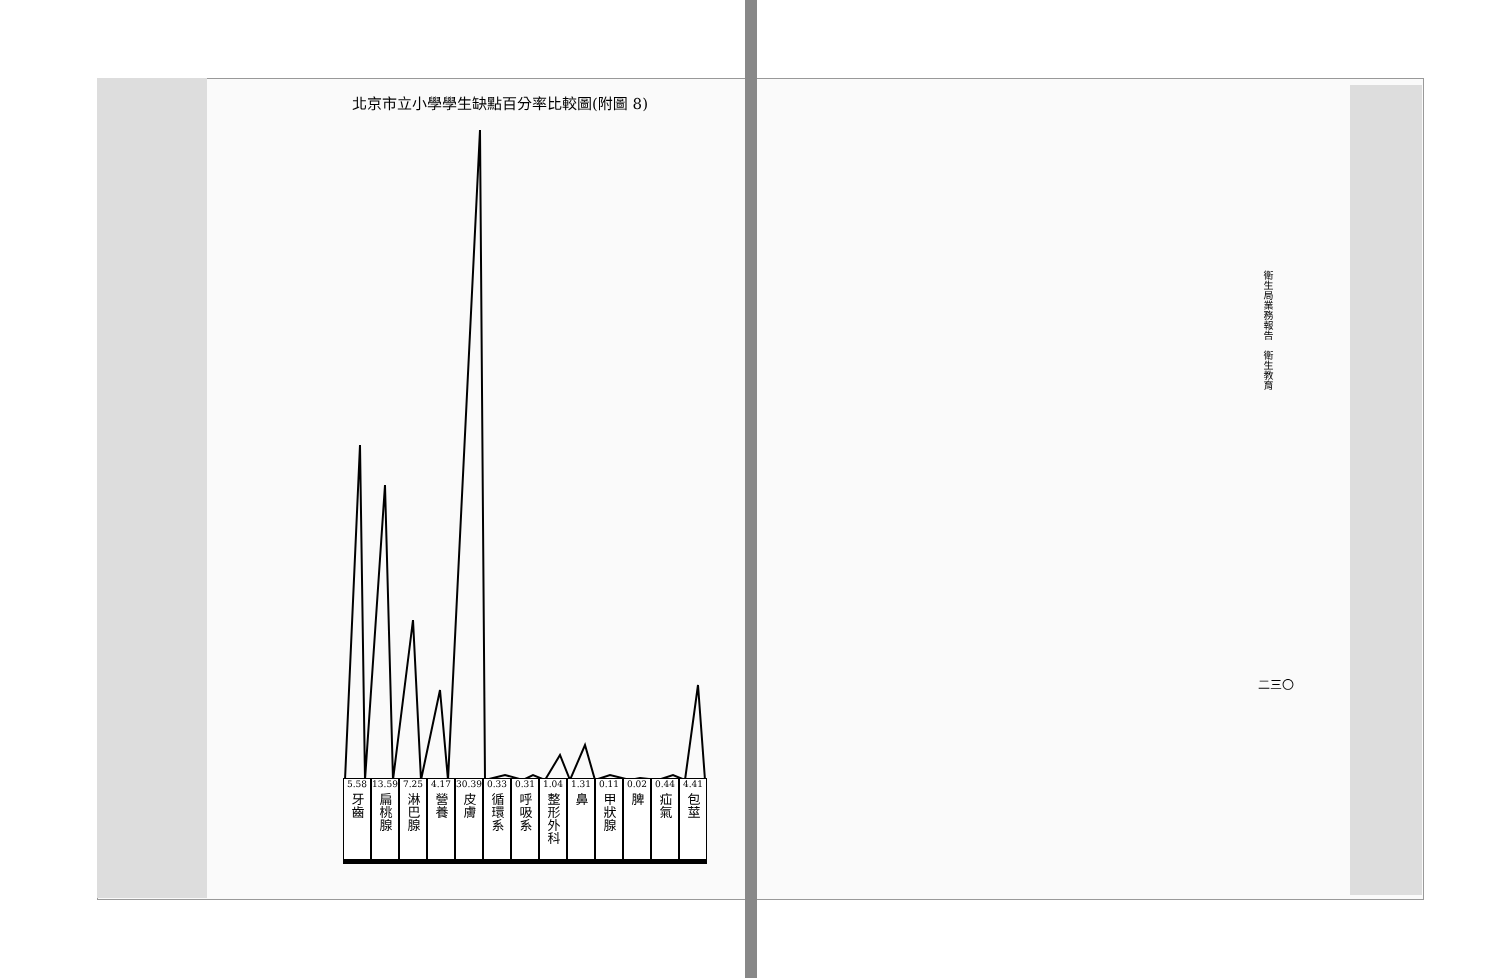北京市立小學學生缺點百分率比較圖(附圖 8)
5.58
牙齒
13.59
扁桃腺
7.25
淋巴腺
4.17
營養
30.39
皮膚
0.33
循環系
0.31
呼吸系
1.04
整形外科
1.31
鼻
0.11
甲狀腺
0.02
脾
0.44
疝氣
4.41
包莖
衛生局業務報告　衛生教育
二三〇